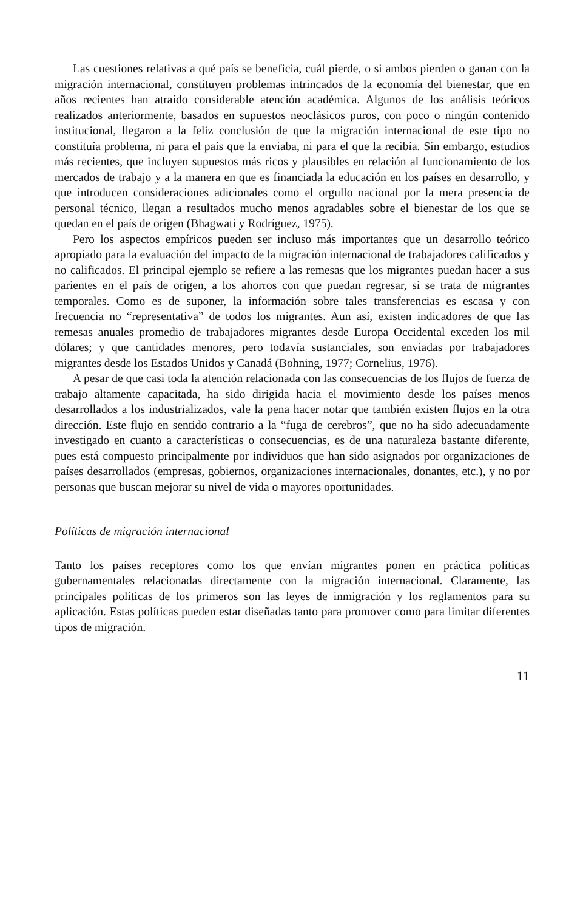Las cuestiones relativas a qué país se beneficia, cuál pierde, o si ambos pierden o ganan con la migración internacional, constituyen problemas intrincados de la economía del bienestar, que en años recientes han atraído considerable atención académica. Algunos de los análisis teóricos realizados anteriormente, basados en supuestos neoclásicos puros, con poco o ningún contenido institucional, llegaron a la feliz conclusión de que la migración internacional de este tipo no constituía problema, ni para el país que la enviaba, ni para el que la recibía. Sin embargo, estudios más recientes, que incluyen supuestos más ricos y plausibles en relación al funcionamiento de los mercados de trabajo y a la manera en que es financiada la educación en los países en desarrollo, y que introducen consideraciones adicionales como el orgullo nacional por la mera presencia de personal técnico, llegan a resultados mucho menos agradables sobre el bienestar de los que se quedan en el país de origen (Bhagwati y Rodríguez, 1975).
Pero los aspectos empíricos pueden ser incluso más importantes que un desarrollo teórico apropiado para la evaluación del impacto de la migración internacional de trabajadores calificados y no calificados. El principal ejemplo se refiere a las remesas que los migrantes puedan hacer a sus parientes en el país de origen, a los ahorros con que puedan regresar, si se trata de migrantes temporales. Como es de suponer, la información sobre tales transferencias es escasa y con frecuencia no “representativa” de todos los migrantes. Aun así, existen indicadores de que las remesas anuales promedio de trabajadores migrantes desde Europa Occidental exceden los mil dólares; y que cantidades menores, pero todavía sustanciales, son enviadas por trabajadores migrantes desde los Estados Unidos y Canadá (Bohning, 1977; Cornelius, 1976).
A pesar de que casi toda la atención relacionada con las consecuencias de los flujos de fuerza de trabajo altamente capacitada, ha sido dirigida hacia el movimiento desde los países menos desarrollados a los industrializados, vale la pena hacer notar que también existen flujos en la otra dirección. Este flujo en sentido contrario a la “fuga de cerebros”, que no ha sido adecuadamente investigado en cuanto a características o consecuencias, es de una naturaleza bastante diferente, pues está compuesto principalmente por individuos que han sido asignados por organizaciones de países desarrollados (empresas, gobiernos, organizaciones internacionales, donantes, etc.), y no por personas que buscan mejorar su nivel de vida o mayores oportunidades.
Políticas de migración internacional
Tanto los países receptores como los que envían migrantes ponen en práctica políticas gubernamentales relacionadas directamente con la migración internacional. Claramente, las principales políticas de los primeros son las leyes de inmigración y los reglamentos para su aplicación. Estas políticas pueden estar diseñadas tanto para promover como para limitar diferentes tipos de migración.
11